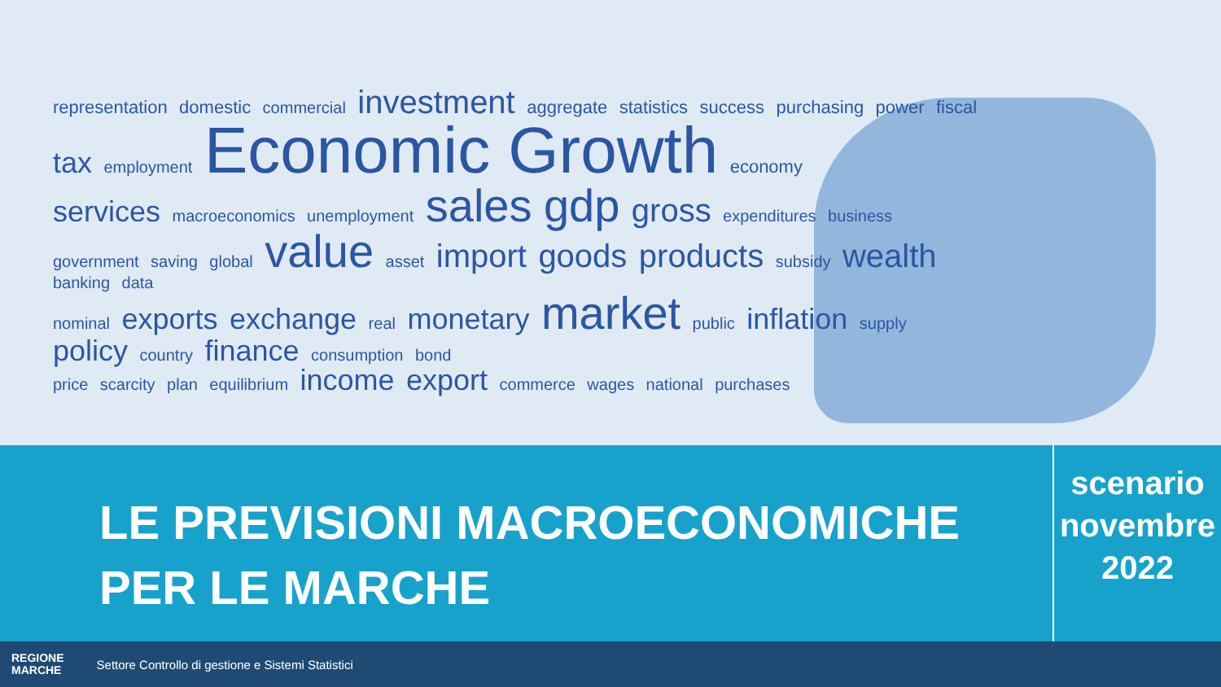representation domestic commercial investment aggregate statistics success purchasing power fiscal
tax employment Economic Growth economy
services macroeconomics unemployment sales gdp gross expenditures business
government saving global value asset import goods products subsidy wealth banking data
nominal exports exchange real monetary market public inflation supply policy country finance consumption bond
price scarcity plan equilibrium income export commerce wages national purchases
LE PREVISIONI MACROECONOMICHE
PER LE MARCHE
scenario
novembre
2022
REGIONE
MARCHE
Settore Controllo di gestione e Sistemi Statistici